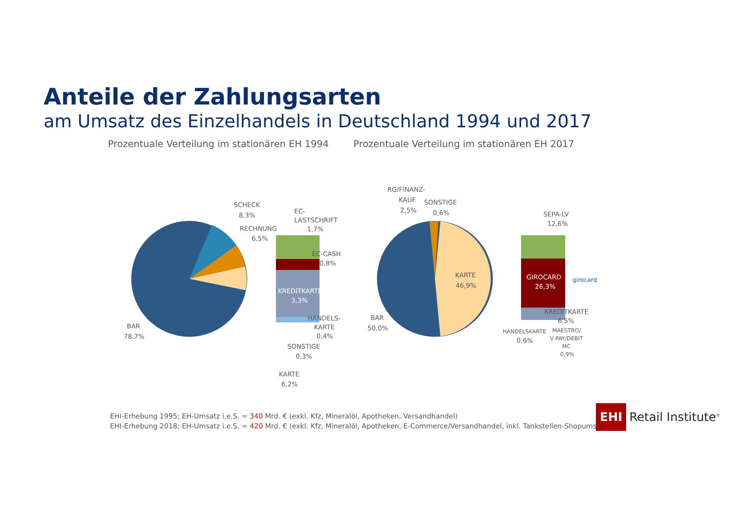Anteile der Zahlungsarten
am Umsatz des Einzelhandels in Deutschland 1994 und 2017
Prozentuale Verteilung im stationären EH 1994
Prozentuale Verteilung im stationären EH 2017
SCHECK
8,3%
RECHNUNG
6,5%
EC-
LASTSCHRIFT
1,7%
EC-CASH
0,8%
KREDITKARTE
3,3%
HANDELS-
KARTE
0,4%
SONSTIGE
0,3%
KARTE
6,2%
BAR
78,7%
RG/FINANZ-
KAUF.
2,5%
SONSTIGE
0,6%
KARTE
46,9%
BAR
50,0%
SEPA-LV
12,6%
GIROCARD
26,3%
KREDITKARTE
6,5%
HANDELSKARTE
0,6%
MAESTRO/
V PAY/DEBIT
MC
0,9%
girocard
EHI-Erhebung 1995; EH-Umsatz i.e.S. = 340 Mrd. € (exkl. Kfz, Mineralöl, Apotheken, Versandhandel)
EHI-Erhebung 2018; EH-Umsatz i.e.S. = 420 Mrd. € (exkl. Kfz, Mineralöl, Apotheken, E-Commerce/Versandhandel, inkl. Tankstellen-Shopumsätze)
EHI Retail Institute<sup>®</sup>